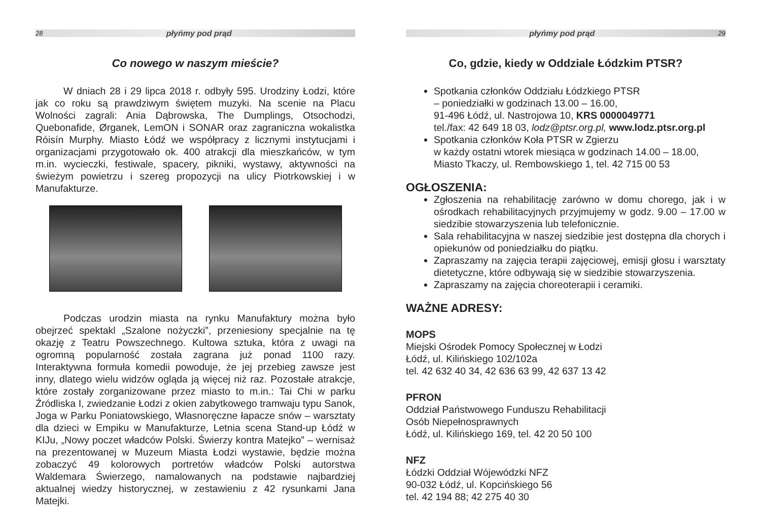28 płyńmy pod prąd
Co nowego w naszym mieście?
W dniach 28 i 29 lipca 2018 r. odbyły 595. Urodziny Łodzi, które jak co roku są prawdziwym świętem muzyki. Na scenie na Placu Wolności zagrali: Ania Dąbrowska, The Dumplings, Otsochodzi, Quebonafide, Ørganek, LemON i SONAR oraz zagraniczna wokalistka Róisín Murphy. Miasto Łódź we współpracy z licznymi instytucjami i organizacjami przygotowało ok. 400 atrakcji dla mieszkańców, w tym m.in. wycieczki, festiwale, spacery, pikniki, wystawy, aktywności na świeżym powietrzu i szereg propozycji na ulicy Piotrkowskiej i w Manufakturze.
Podczas urodzin miasta na rynku Manufaktury można było obejrzeć spektakl „Szalone nożyczki”, przeniesiony specjalnie na tę okazję z Teatru Powszechnego. Kultowa sztuka, która z uwagi na ogromną popularność została zagrana już ponad 1100 razy. Interaktywna formuła komedii powoduje, że jej przebieg zawsze jest inny, dlatego wielu widzów ogląda ją więcej niż raz. Pozostałe atrakcje, które zostały zorganizowane przez miasto to m.in.: Tai Chi w parku Źródliska I, zwiedzanie Łodzi z okien zabytkowego tramwaju typu Sanok, Joga w Parku Poniatowskiego, Własnoręczne łapacze snów – warsztaty dla dzieci w Empiku w Manufakturze, Letnia scena Stand-up Łódź w KIJu, „Nowy poczet władców Polski. Świerzy kontra Matejko” – wernisaż na prezentowanej w Muzeum Miasta Łodzi wystawie, będzie można zobaczyć 49 kolorowych portretów władców Polski autorstwa Waldemara Świerzego, namalowanych na podstawie najbardziej aktualnej wiedzy historycznej, w zestawieniu z 42 rysunkami Jana Matejki.
płyńmy pod prąd 29
Co, gdzie, kiedy w Oddziale Łódzkim PTSR?
Spotkania członków Oddziału Łódzkiego PTSR
– poniedziałki w godzinach 13.00 – 16.00,
91-496 Łódź, ul. Nastrojowa 10, KRS 0000049771
tel./fax: 42 649 18 03, lodz@ptsr.org.pl, www.lodz.ptsr.org.pl
Spotkania członków Koła PTSR w Zgierzu
w każdy ostatni wtorek miesiąca w godzinach 14.00 – 18.00,
Miasto Tkaczy, ul. Rembowskiego 1, tel. 42 715 00 53
OGŁOSZENIA:
Zgłoszenia na rehabilitację zarówno w domu chorego, jak i w ośrodkach rehabilitacyjnych przyjmujemy w godz. 9.00 – 17.00 w siedzibie stowarzyszenia lub telefonicznie.
Sala rehabilitacyjna w naszej siedzibie jest dostępna dla chorych i opiekunów od poniedziałku do piątku.
Zapraszamy na zajęcia terapii zajęciowej, emisji głosu i warsztaty dietetyczne, które odbywają się w siedzibie stowarzyszenia.
Zapraszamy na zajęcia choreoterapii i ceramiki.
WAŻNE ADRESY:
MOPS
Miejski Ośrodek Pomocy Społecznej w Łodzi
Łódź, ul. Kilińskiego 102/102a
tel. 42 632 40 34, 42 636 63 99, 42 637 13 42
PFRON
Oddział Państwowego Funduszu Rehabilitacji
Osób Niepełnosprawnych
Łódź, ul. Kilińskiego 169, tel. 42 20 50 100
NFZ
Łódzki Oddział Wójewódzki NFZ
90-032 Łódź, ul. Kopcińskiego 56
tel. 42 194 88; 42 275 40 30